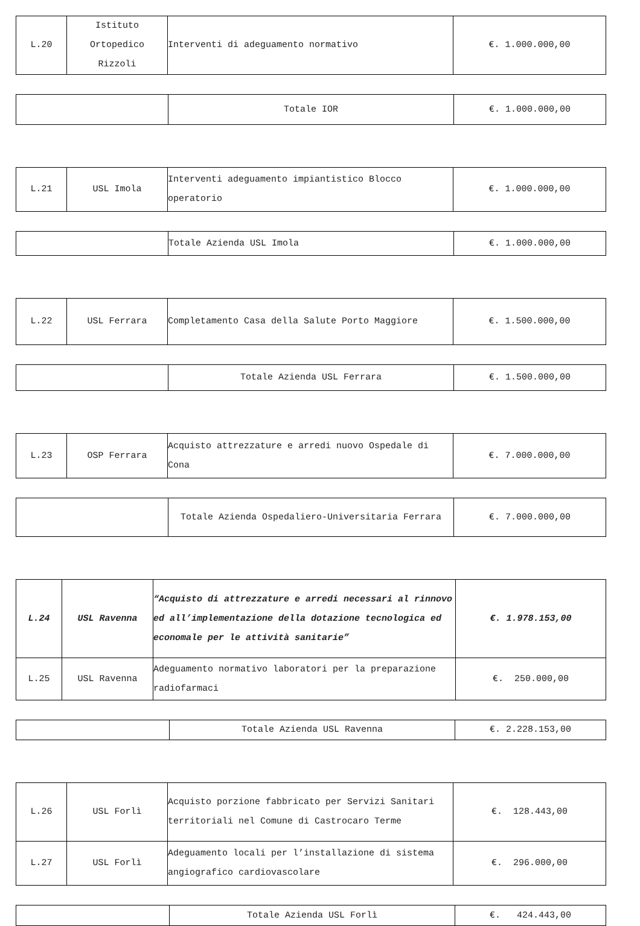| L.20 | Istituto Ortopedico Rizzoli | Interventi di adeguamento normativo | €. 1.000.000,00 |
| | Totale IOR | €. 1.000.000,00 |
| L.21 | USL Imola | Interventi adeguamento impiantistico Blocco operatorio | €. 1.000.000,00 |
| | Totale Azienda USL Imola | €. 1.000.000,00 |
| L.22 | USL Ferrara | Completamento Casa della Salute Porto Maggiore | €. 1.500.000,00 |
| | Totale Azienda USL Ferrara | €. 1.500.000,00 |
| L.23 | OSP Ferrara | Acquisto attrezzature e arredi nuovo Ospedale di Cona | €. 7.000.000,00 |
| | Totale Azienda Ospedaliero-Universitaria Ferrara | €. 7.000.000,00 |
| L.24 | USL Ravenna | “Acquisto di attrezzature e arredi necessari al rinnovo ed all’implementazione della dotazione tecnologica ed economale per le attività sanitarie” | €. 1.978.153,00 |
| L.25 | USL Ravenna | Adeguamento normativo laboratori per la preparazione radiofarmaci | €. 250.000,00 |
| | Totale Azienda USL Ravenna | €. 2.228.153,00 |
| L.26 | USL Forlì | Acquisto porzione fabbricato per Servizi Sanitari territoriali nel Comune di Castrocaro Terme | €. 128.443,00 |
| L.27 | USL Forlì | Adeguamento locali per l’installazione di sistema angiografico cardiovascolare | €. 296.000,00 |
| | Totale Azienda USL Forlì | €. 424.443,00 |